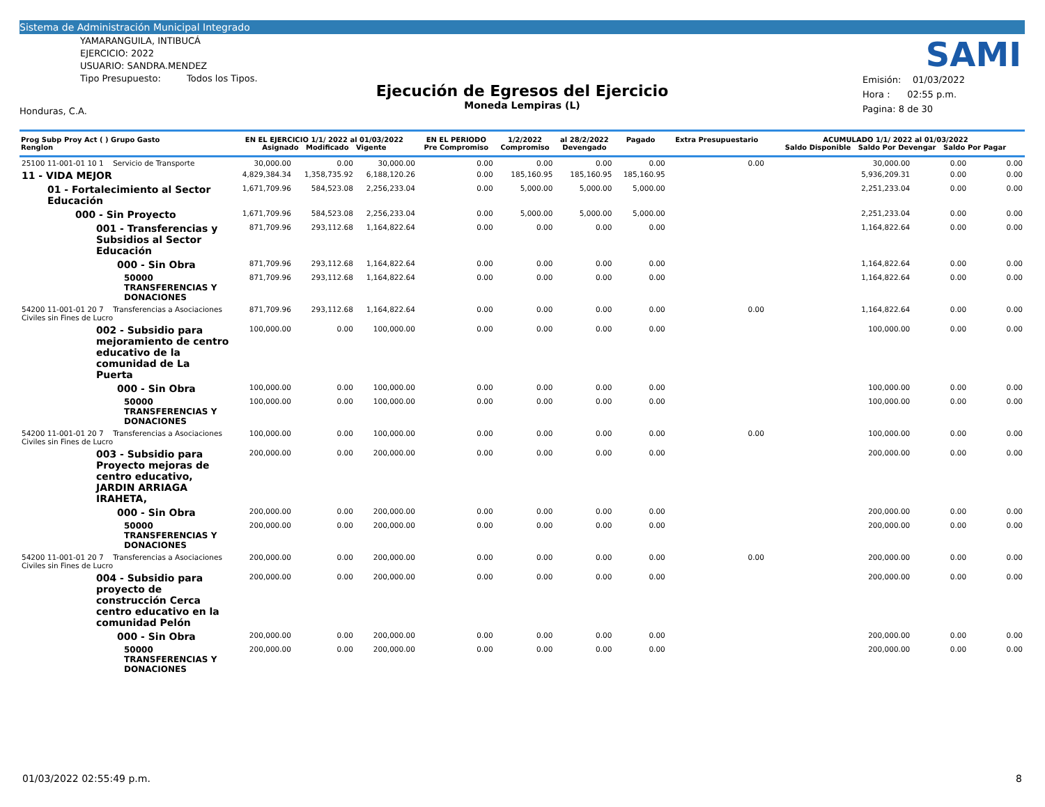Sistema de Administración Municipal Integrado
YAMARANGUILA, INTIBUCÁ
EJERCICIO: 2022
USUARIO: SANDRA.MENDEZ
Tipo Presupuesto: Todos los Tipos.
SAMI
Ejecución de Egresos del Ejercicio
Moneda Lempiras (L)
Emisión: 01/03/2022
Hora : 02:55 p.m.
Pagina: 8 de 30
Honduras, C.A.
| Prog Subp Proy Act ( ) Grupo Gasto Renglon | EN EL EJERCICIO 1/1/ 2022 al 01/03/2022 Asignado Modificado Vigente | | | EN EL PERIODO Pre Compromiso | 1/2/2022 Compromiso | al 28/2/2022 Devengado | Pagado | Extra Presupuestario | ACUMULADO 1/1/ 2022 al 01/03/2022 Saldo Disponible Saldo Por Devengar Saldo Por Pagar | | |
| --- | --- | --- | --- | --- | --- | --- | --- | --- | --- | --- | --- |
| 25100 11-001-01 10 1 Servicio de Transporte | 30,000.00 | 0.00 | 30,000.00 | 0.00 | 0.00 | 0.00 | 0.00 | 0.00 | 30,000.00 | 0.00 | 0.00 |
| 11 - VIDA MEJOR | 4,829,384.34 | 1,358,735.92 | 6,188,120.26 | 0.00 | 185,160.95 | 185,160.95 | 185,160.95 | | 5,936,209.31 | 0.00 | 0.00 |
| 01 - Fortalecimiento al Sector Educación | 1,671,709.96 | 584,523.08 | 2,256,233.04 | 0.00 | 5,000.00 | 5,000.00 | 5,000.00 | | 2,251,233.04 | 0.00 | 0.00 |
| 000 - Sin Proyecto | 1,671,709.96 | 584,523.08 | 2,256,233.04 | 0.00 | 5,000.00 | 5,000.00 | 5,000.00 | | 2,251,233.04 | 0.00 | 0.00 |
| 001 - Transferencias y Subsidios al Sector Educación | 871,709.96 | 293,112.68 | 1,164,822.64 | 0.00 | 0.00 | 0.00 | 0.00 | | 1,164,822.64 | 0.00 | 0.00 |
| 000 - Sin Obra | 871,709.96 | 293,112.68 | 1,164,822.64 | 0.00 | 0.00 | 0.00 | 0.00 | | 1,164,822.64 | 0.00 | 0.00 |
| 50000 TRANSFERENCIAS Y DONACIONES | 871,709.96 | 293,112.68 | 1,164,822.64 | 0.00 | 0.00 | 0.00 | 0.00 | | 1,164,822.64 | 0.00 | 0.00 |
| 54200 11-001-01 20 7 Transferencias a Asociaciones Civiles sin Fines de Lucro | 871,709.96 | 293,112.68 | 1,164,822.64 | 0.00 | 0.00 | 0.00 | 0.00 | 0.00 | 1,164,822.64 | 0.00 | 0.00 |
| 002 - Subsidio para mejoramiento de centro educativo de la comunidad de La Puerta | 100,000.00 | 0.00 | 100,000.00 | 0.00 | 0.00 | 0.00 | 0.00 | | 100,000.00 | 0.00 | 0.00 |
| 000 - Sin Obra | 100,000.00 | 0.00 | 100,000.00 | 0.00 | 0.00 | 0.00 | 0.00 | | 100,000.00 | 0.00 | 0.00 |
| 50000 TRANSFERENCIAS Y DONACIONES | 100,000.00 | 0.00 | 100,000.00 | 0.00 | 0.00 | 0.00 | 0.00 | | 100,000.00 | 0.00 | 0.00 |
| 54200 11-001-01 20 7 Transferencias a Asociaciones Civiles sin Fines de Lucro | 100,000.00 | 0.00 | 100,000.00 | 0.00 | 0.00 | 0.00 | 0.00 | 0.00 | 100,000.00 | 0.00 | 0.00 |
| 003 - Subsidio para Proyecto mejoras de centro educativo, JARDIN ARRIAGA IRAHETA, | 200,000.00 | 0.00 | 200,000.00 | 0.00 | 0.00 | 0.00 | 0.00 | | 200,000.00 | 0.00 | 0.00 |
| 000 - Sin Obra | 200,000.00 | 0.00 | 200,000.00 | 0.00 | 0.00 | 0.00 | 0.00 | | 200,000.00 | 0.00 | 0.00 |
| 50000 TRANSFERENCIAS Y DONACIONES | 200,000.00 | 0.00 | 200,000.00 | 0.00 | 0.00 | 0.00 | 0.00 | | 200,000.00 | 0.00 | 0.00 |
| 54200 11-001-01 20 7 Transferencias a Asociaciones Civiles sin Fines de Lucro | 200,000.00 | 0.00 | 200,000.00 | 0.00 | 0.00 | 0.00 | 0.00 | 0.00 | 200,000.00 | 0.00 | 0.00 |
| 004 - Subsidio para proyecto de construcción Cerca centro educativo en la comunidad Pelón | 200,000.00 | 0.00 | 200,000.00 | 0.00 | 0.00 | 0.00 | 0.00 | | 200,000.00 | 0.00 | 0.00 |
| 000 - Sin Obra | 200,000.00 | 0.00 | 200,000.00 | 0.00 | 0.00 | 0.00 | 0.00 | | 200,000.00 | 0.00 | 0.00 |
| 50000 TRANSFERENCIAS Y DONACIONES | 200,000.00 | 0.00 | 200,000.00 | 0.00 | 0.00 | 0.00 | 0.00 | | 200,000.00 | 0.00 | 0.00 |
01/03/2022 02:55:49 p.m. 8